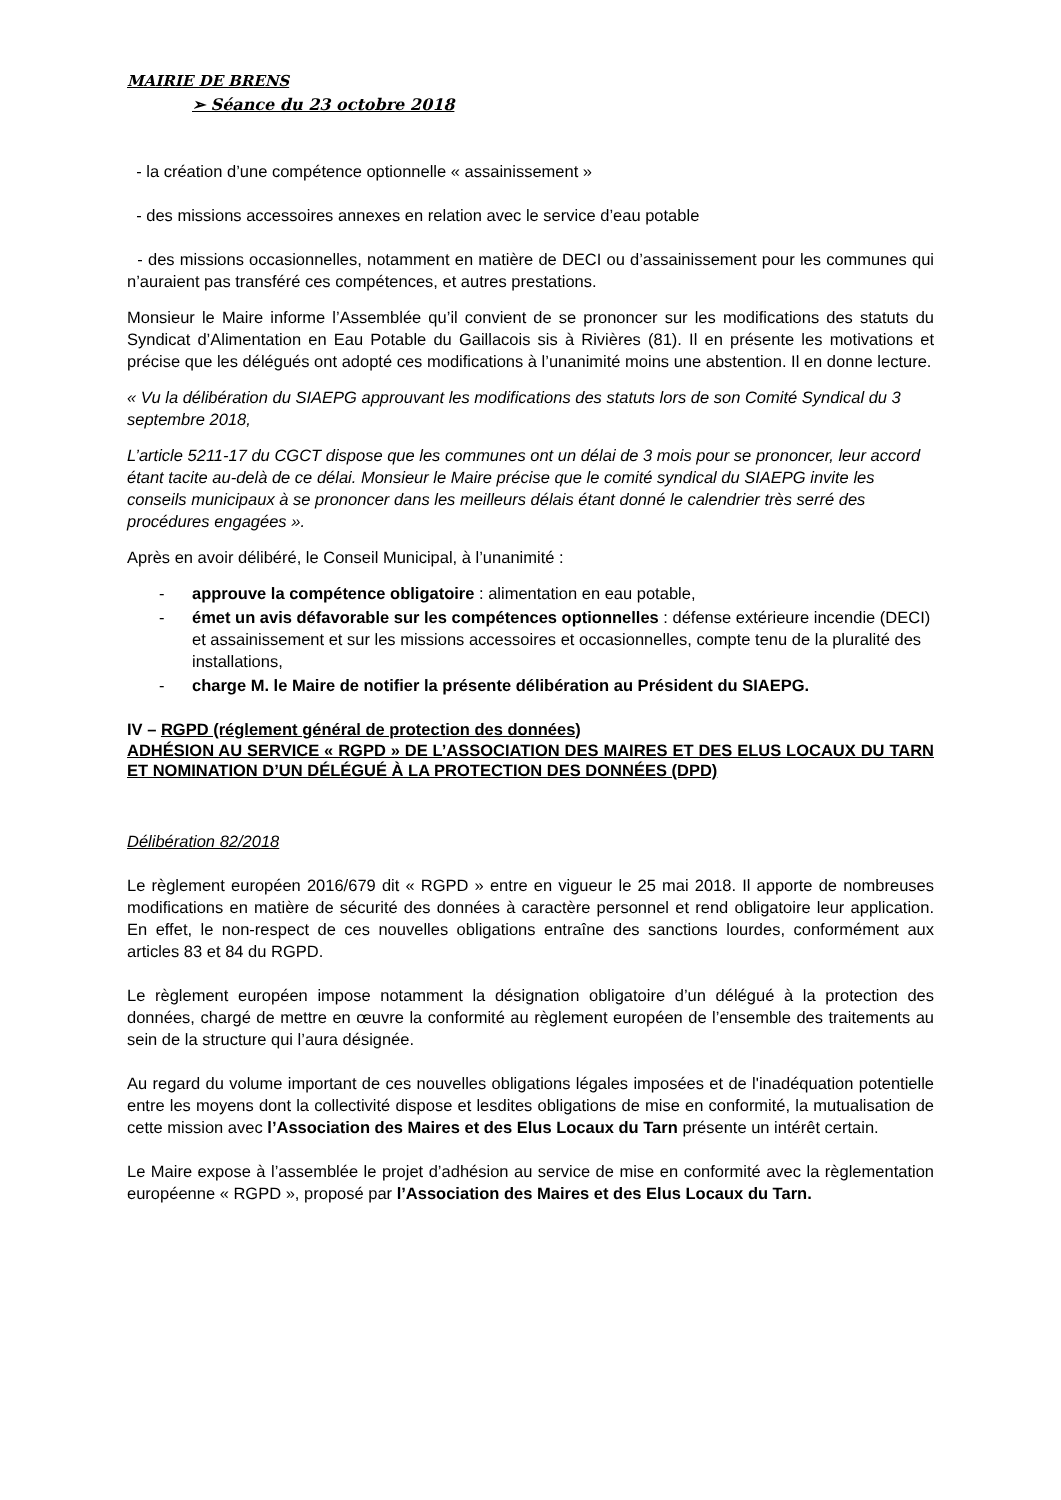MAIRIE DE BRENS
➢ Séance du 23 octobre 2018
- la création d’une compétence optionnelle « assainissement »
- des missions accessoires annexes en relation avec le service d’eau potable
- des missions occasionnelles, notamment en matière de DECI ou d’assainissement pour les communes qui n’auraient pas transféré ces compétences, et autres prestations.
Monsieur le Maire informe l’Assemblée qu’il convient de se prononcer sur les modifications des statuts du Syndicat d’Alimentation en Eau Potable du Gaillacois sis à Rivières (81). Il en présente les motivations et précise que les délégués ont adopté ces modifications à l’unanimité moins une abstention. Il en donne lecture.
« Vu la délibération du SIAEPG approuvant les modifications des statuts lors de son Comité Syndical du 3 septembre 2018,
L’article 5211-17 du CGCT dispose que les communes ont un délai de 3 mois pour se prononcer, leur accord étant tacite au-delà de ce délai. Monsieur le Maire précise que le comité syndical du SIAEPG invite les conseils municipaux à se prononcer dans les meilleurs délais étant donné le calendrier très serré des procédures engagées ».
Après en avoir délibéré, le Conseil Municipal, à l’unanimité :
- approuve la compétence obligatoire : alimentation en eau potable,
- émet un avis défavorable sur les compétences optionnelles : défense extérieure incendie (DECI) et assainissement et sur les missions accessoires et occasionnelles, compte tenu de la pluralité des installations,
- charge M. le Maire de notifier la présente délibération au Président du SIAEPG.
IV – RGPD (réglement général de protection des données)
ADHÉSION AU SERVICE « RGPD » DE L’ASSOCIATION DES MAIRES ET DES ELUS LOCAUX DU TARN ET NOMINATION D’UN DÉLÉGUÉ À LA PROTECTION DES DONNÉES (DPD)
Délibération 82/2018
Le règlement européen 2016/679 dit « RGPD » entre en vigueur le 25 mai 2018. Il apporte de nombreuses modifications en matière de sécurité des données à caractère personnel et rend obligatoire leur application. En effet, le non-respect de ces nouvelles obligations entraîne des sanctions lourdes, conformément aux articles 83 et 84 du RGPD.
Le règlement européen impose notamment la désignation obligatoire d’un délégué à la protection des données, chargé de mettre en œuvre la conformité au règlement européen de l’ensemble des traitements au sein de la structure qui l’aura désignée.
Au regard du volume important de ces nouvelles obligations légales imposées et de l'inadéquation potentielle entre les moyens dont la collectivité dispose et lesdites obligations de mise en conformité, la mutualisation de cette mission avec l’Association des Maires et des Elus Locaux du Tarn présente un intérêt certain.
Le Maire expose à l’assemblée le projet d’adhésion au service de mise en conformité avec la règlementation européenne « RGPD », proposé par l’Association des Maires et des Elus Locaux du Tarn.